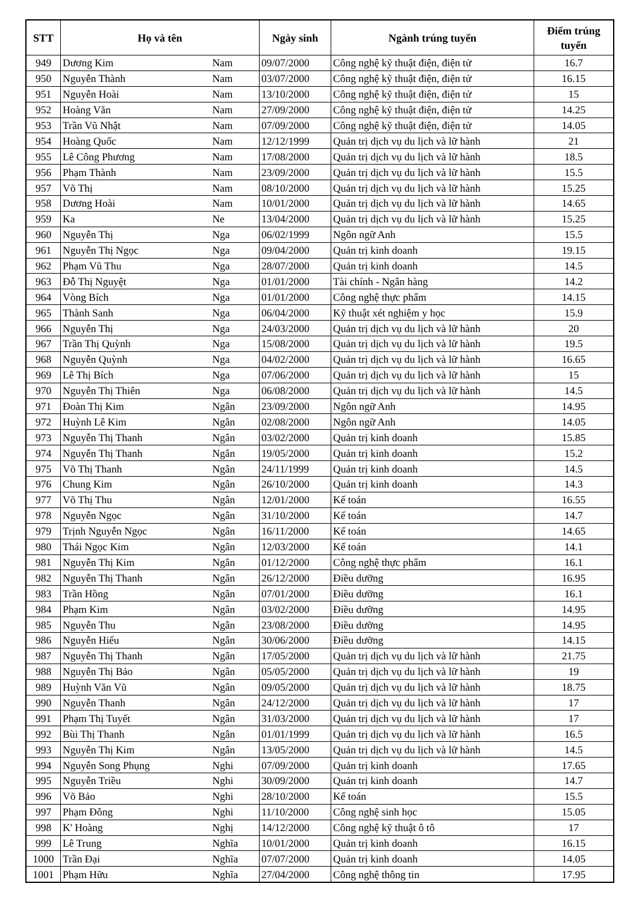| STT | Họ và tên | | Ngày sinh | Ngành trúng tuyển | Điểm trúng tuyển |
| --- | --- | --- | --- | --- | --- |
| 949 | Dương Kim | Nam | 09/07/2000 | Công nghệ kỹ thuật điện, điện tử | 16.7 |
| 950 | Nguyễn Thành | Nam | 03/07/2000 | Công nghệ kỹ thuật điện, điện tử | 16.15 |
| 951 | Nguyễn Hoài | Nam | 13/10/2000 | Công nghệ kỹ thuật điện, điện tử | 15 |
| 952 | Hoàng Văn | Nam | 27/09/2000 | Công nghệ kỹ thuật điện, điện tử | 14.25 |
| 953 | Trần Vũ Nhật | Nam | 07/09/2000 | Công nghệ kỹ thuật điện, điện tử | 14.05 |
| 954 | Hoàng Quốc | Nam | 12/12/1999 | Quản trị dịch vụ du lịch và lữ hành | 21 |
| 955 | Lê Công Phương | Nam | 17/08/2000 | Quản trị dịch vụ du lịch và lữ hành | 18.5 |
| 956 | Phạm Thành | Nam | 23/09/2000 | Quản trị dịch vụ du lịch và lữ hành | 15.5 |
| 957 | Võ Thị | Nam | 08/10/2000 | Quản trị dịch vụ du lịch và lữ hành | 15.25 |
| 958 | Dương Hoài | Nam | 10/01/2000 | Quản trị dịch vụ du lịch và lữ hành | 14.65 |
| 959 | Ka | Ne | 13/04/2000 | Quản trị dịch vụ du lịch và lữ hành | 15.25 |
| 960 | Nguyễn Thị | Nga | 06/02/1999 | Ngôn ngữ Anh | 15.5 |
| 961 | Nguyễn Thị Ngọc | Nga | 09/04/2000 | Quản trị kinh doanh | 19.15 |
| 962 | Phạm Vũ Thu | Nga | 28/07/2000 | Quản trị kinh doanh | 14.5 |
| 963 | Đỗ Thị Nguyệt | Nga | 01/01/2000 | Tài chính - Ngân hàng | 14.2 |
| 964 | Vòng Bích | Nga | 01/01/2000 | Công nghệ thực phẩm | 14.15 |
| 965 | Thành Sanh | Nga | 06/04/2000 | Kỹ thuật xét nghiệm y học | 15.9 |
| 966 | Nguyễn Thị | Nga | 24/03/2000 | Quản trị dịch vụ du lịch và lữ hành | 20 |
| 967 | Trần Thị Quỳnh | Nga | 15/08/2000 | Quản trị dịch vụ du lịch và lữ hành | 19.5 |
| 968 | Nguyễn Quỳnh | Nga | 04/02/2000 | Quản trị dịch vụ du lịch và lữ hành | 16.65 |
| 969 | Lê Thị Bích | Nga | 07/06/2000 | Quản trị dịch vụ du lịch và lữ hành | 15 |
| 970 | Nguyễn Thị Thiên | Nga | 06/08/2000 | Quản trị dịch vụ du lịch và lữ hành | 14.5 |
| 971 | Đoàn Thị Kim | Ngân | 23/09/2000 | Ngôn ngữ Anh | 14.95 |
| 972 | Huỳnh Lê Kim | Ngân | 02/08/2000 | Ngôn ngữ Anh | 14.05 |
| 973 | Nguyễn Thị Thanh | Ngân | 03/02/2000 | Quản trị kinh doanh | 15.85 |
| 974 | Nguyễn Thị Thanh | Ngân | 19/05/2000 | Quản trị kinh doanh | 15.2 |
| 975 | Võ Thị Thanh | Ngân | 24/11/1999 | Quản trị kinh doanh | 14.5 |
| 976 | Chung Kim | Ngân | 26/10/2000 | Quản trị kinh doanh | 14.3 |
| 977 | Võ Thị Thu | Ngân | 12/01/2000 | Kế toán | 16.55 |
| 978 | Nguyễn Ngọc | Ngân | 31/10/2000 | Kế toán | 14.7 |
| 979 | Trịnh Nguyễn Ngọc | Ngân | 16/11/2000 | Kế toán | 14.65 |
| 980 | Thái Ngọc Kim | Ngân | 12/03/2000 | Kế toán | 14.1 |
| 981 | Nguyễn Thị Kim | Ngân | 01/12/2000 | Công nghệ thực phẩm | 16.1 |
| 982 | Nguyễn Thị Thanh | Ngân | 26/12/2000 | Điều dưỡng | 16.95 |
| 983 | Trần Hồng | Ngân | 07/01/2000 | Điều dưỡng | 16.1 |
| 984 | Phạm Kim | Ngân | 03/02/2000 | Điều dưỡng | 14.95 |
| 985 | Nguyễn Thu | Ngân | 23/08/2000 | Điều dưỡng | 14.95 |
| 986 | Nguyễn Hiếu | Ngân | 30/06/2000 | Điều dưỡng | 14.15 |
| 987 | Nguyễn Thị Thanh | Ngân | 17/05/2000 | Quản trị dịch vụ du lịch và lữ hành | 21.75 |
| 988 | Nguyễn Thị Bảo | Ngân | 05/05/2000 | Quản trị dịch vụ du lịch và lữ hành | 19 |
| 989 | Huỳnh Văn Vũ | Ngân | 09/05/2000 | Quản trị dịch vụ du lịch và lữ hành | 18.75 |
| 990 | Nguyễn Thanh | Ngân | 24/12/2000 | Quản trị dịch vụ du lịch và lữ hành | 17 |
| 991 | Phạm Thị Tuyết | Ngân | 31/03/2000 | Quản trị dịch vụ du lịch và lữ hành | 17 |
| 992 | Bùi Thị Thanh | Ngân | 01/01/1999 | Quản trị dịch vụ du lịch và lữ hành | 16.5 |
| 993 | Nguyễn Thị Kim | Ngân | 13/05/2000 | Quản trị dịch vụ du lịch và lữ hành | 14.5 |
| 994 | Nguyễn Song Phụng | Nghi | 07/09/2000 | Quản trị kinh doanh | 17.65 |
| 995 | Nguyễn Triều | Nghi | 30/09/2000 | Quản trị kinh doanh | 14.7 |
| 996 | Võ Bảo | Nghi | 28/10/2000 | Kế toán | 15.5 |
| 997 | Phạm Đông | Nghi | 11/10/2000 | Công nghệ sinh học | 15.05 |
| 998 | K' Hoàng | Nghị | 14/12/2000 | Công nghệ kỹ thuật ô tô | 17 |
| 999 | Lê Trung | Nghĩa | 10/01/2000 | Quản trị kinh doanh | 16.15 |
| 1000 | Trần Đại | Nghĩa | 07/07/2000 | Quản trị kinh doanh | 14.05 |
| 1001 | Phạm Hữu | Nghĩa | 27/04/2000 | Công nghệ thông tin | 17.95 |